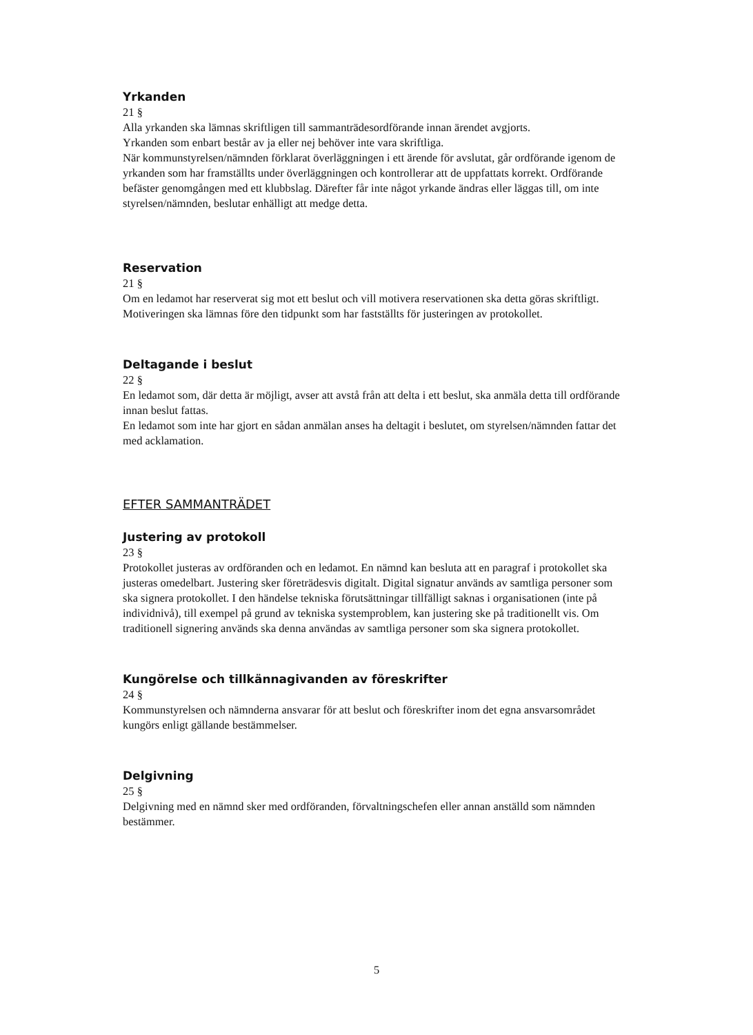Yrkanden
21 §
Alla yrkanden ska lämnas skriftligen till sammanträdesordförande innan ärendet avgjorts.
Yrkanden som enbart består av ja eller nej behöver inte vara skriftliga.
När kommunstyrelsen/nämnden förklarat överläggningen i ett ärende för avslutat, går ordförande igenom de yrkanden som har framställts under överläggningen och kontrollerar att de uppfattats korrekt. Ordförande befäster genomgången med ett klubbslag. Därefter får inte något yrkande ändras eller läggas till, om inte styrelsen/nämnden, beslutar enhälligt att medge detta.
Reservation
21 §
Om en ledamot har reserverat sig mot ett beslut och vill motivera reservationen ska detta göras skriftligt. Motiveringen ska lämnas före den tidpunkt som har fastställts för justeringen av protokollet.
Deltagande i beslut
22 §
En ledamot som, där detta är möjligt, avser att avstå från att delta i ett beslut, ska anmäla detta till ordförande innan beslut fattas.
En ledamot som inte har gjort en sådan anmälan anses ha deltagit i beslutet, om styrelsen/nämnden fattar det med acklamation.
EFTER SAMMANTRÄDET
Justering av protokoll
23 §
Protokollet justeras av ordföranden och en ledamot. En nämnd kan besluta att en paragraf i protokollet ska justeras omedelbart. Justering sker företrädesvis digitalt. Digital signatur används av samtliga personer som ska signera protokollet. I den händelse tekniska förutsättningar tillfälligt saknas i organisationen (inte på individnivå), till exempel på grund av tekniska systemproblem, kan justering ske på traditionellt vis. Om traditionell signering används ska denna användas av samtliga personer som ska signera protokollet.
Kungörelse och tillkännagivanden av föreskrifter
24 §
Kommunstyrelsen och nämnderna ansvarar för att beslut och föreskrifter inom det egna ansvarsområdet kungörs enligt gällande bestämmelser.
Delgivning
25 §
Delgivning med en nämnd sker med ordföranden, förvaltningschefen eller annan anställd som nämnden bestämmer.
5